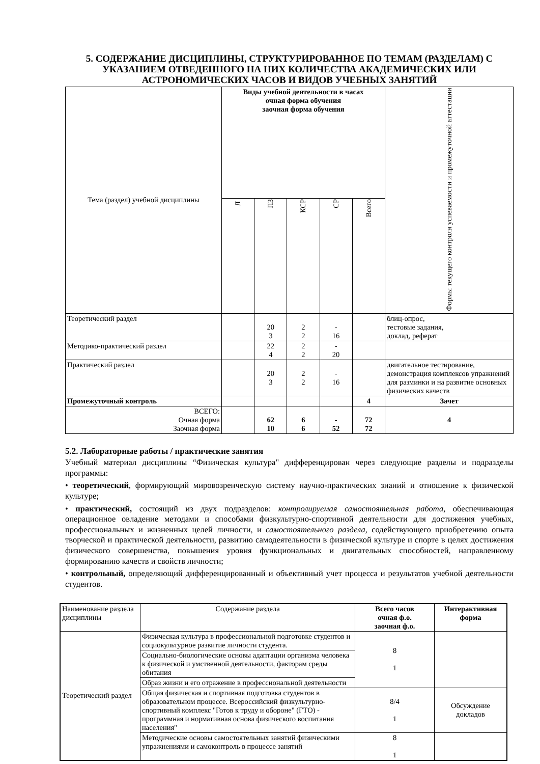5. СОДЕРЖАНИЕ ДИСЦИПЛИНЫ, СТРУКТУРИРОВАННОЕ ПО ТЕМАМ (РАЗДЕЛАМ) С УКАЗАНИЕМ ОТВЕДЕННОГО НА НИХ КОЛИЧЕСТВА АКАДЕМИЧЕСКИХ ИЛИ АСТРОНОМИЧЕСКИХ ЧАСОВ И ВИДОВ УЧЕБНЫХ ЗАНЯТИЙ
| Тема (раздел) учебной дисциплины | Виды учебной деятельности в часах очная форма обучения заочная форма обучения | | | | | Формы текущего контроля успеваемости и промежуточной аттестации |
| | Л | ПЗ | КСР | СР | Всего | |
| Теоретический раздел | | 20 3 | 2 2 | - 16 | | блиц-опрос, тестовые задания, доклад, реферат |
| Методико-практический раздел | | 22 4 | 2 2 | - 20 | | |
| Практический раздел | | 20 3 | 2 2 | - 16 | | двигательное тестирование, демонстрация комплексов упражнений для разминки и на развитие основных физических качеств |
| Промежуточный контроль | | | | | 4 | Зачет |
| ВСЕГО: Очная форма Заочная форма | | 62 10 | 6 6 | - 52 | 72 72 | 4 |
5.2. Лабораторные работы / практические занятия
Учебный материал дисциплины “Физическая культура" дифференцирован через следующие разделы и подразделы программы:
• теоретический, формирующий мировозренческую систему научно-практических знаний и отношение к физической культуре;
• практический, состоящий из двух подразделов: контролируемая самостоятельная работа, обеспечивающая операционное овладение методами и способами физкультурно-спортивной деятельности для достижения учебных, профессиональных и жизненных целей личности, и самостоятельного раздела, содействующего приобретению опыта творческой и практической деятельности, развитию самодеятельности в физической культуре и спорте в целях достижения физического совершенства, повышения уровня функциональных и двигательных способностей, направленному формированию качеств и свойств личности;
• контрольный, определяющий дифференцированный и объективный учет процесса и результатов учебной деятельности студентов.
| Наименование раздела дисциплины | Содержание раздела | Всего часов очная ф.о. заочная ф.о. | Интерактивная форма |
| Теоретический раздел | Физическая культура в профессиональной подготовке студентов и социокультурное развитие личности студента. | 8 1 | |
| | Социально-биологические основы адаптации организма человека к физической и умственной деятельности, факторам среды обитания | | |
| | Образ жизни и его отражение в профессиональной деятельности | | |
| | Общая физическая и спортивная подготовка студентов в образовательном процессе. Всероссийский физкультурно-спортивный комплекс "Готов к труду и обороне" (ГТО) - программная и нормативная основа физического воспитания населения" | 8/4 1 | Обсуждение докладов |
| | Методические основы самостоятельных занятий физическими упражнениями и самоконтроль в процессе занятий | 8 1 | |